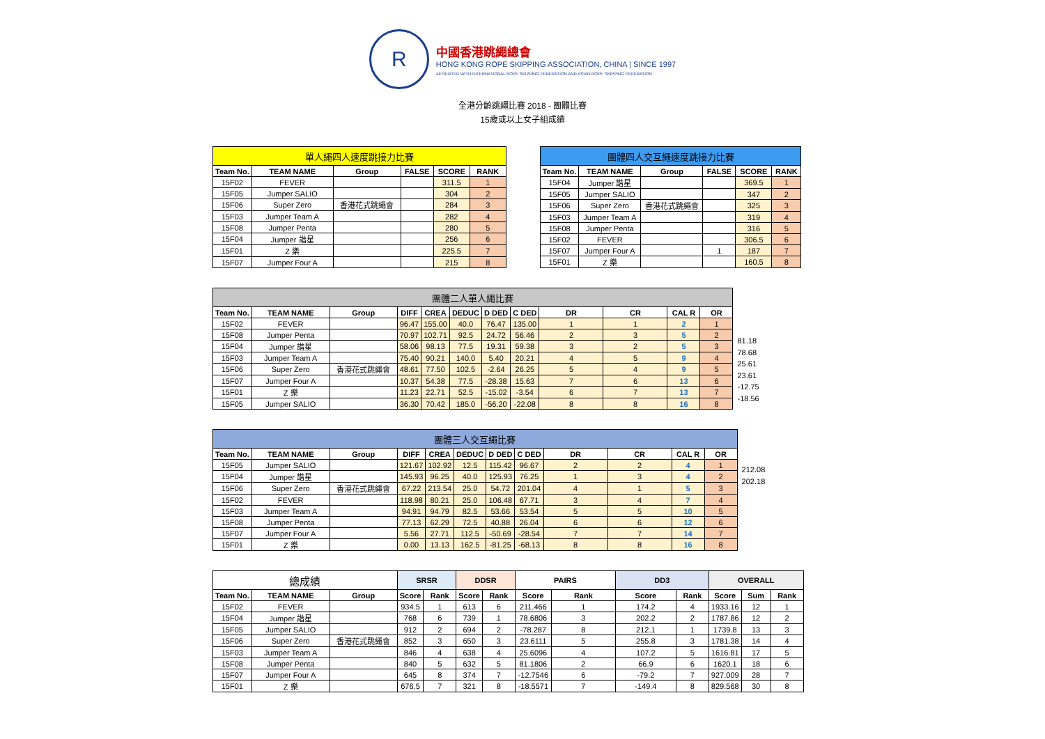R
中國香港跳繩總會
HONG KONG ROPE SKIPPING ASSOCIATION, CHINA | SINCE 1997
AFFILIATED WITH INTERNATIONAL ROPE SKIPPING FEDERATION AND ASIAN ROPE SKIPPING FEDERATION
全港分齡跳繩比賽 2018 - 團體比賽
15歲或以上女子組成績
| 單人繩四人速度跳接力比賽 | | | | | |
| Team No. | TEAM NAME | Group | FALSE | SCORE | RANK |
| 15F02 | FEVER | | | 311.5 | 1 |
| 15F05 | Jumper SALIO | | | 304 | 2 |
| 15F06 | Super Zero | 香港花式跳繩會 | | 284 | 3 |
| 15F03 | Jumper Team A | | | 282 | 4 |
| 15F08 | Jumper Penta | | | 280 | 5 |
| 15F04 | Jumper 諧星 | | | 256 | 6 |
| 15F01 | Z 樂 | | | 225.5 | 7 |
| 15F07 | Jumper Four A | | | 215 | 8 |
| 團體四人交互繩速度跳接力比賽 | | | | | |
| Team No. | TEAM NAME | Group | FALSE | SCORE | RANK |
| 15F04 | Jumper 諧星 | | | 369.5 | 1 |
| 15F05 | Jumper SALIO | | | 347 | 2 |
| 15F06 | Super Zero | 香港花式跳繩會 | | 325 | 3 |
| 15F03 | Jumper Team A | | | 319 | 4 |
| 15F08 | Jumper Penta | | | 316 | 5 |
| 15F02 | FEVER | | | 306.5 | 6 |
| 15F07 | Jumper Four A | | 1 | 187 | 7 |
| 15F01 | Z 樂 | | | 160.5 | 8 |
| 團體二人單人繩比賽 | | | | | | | | | | | |
| Team No. | TEAM NAME | Group | DIFF | CREA | DEDUC | D DED | C DED | DR | CR | CAL R | OR |
| 15F02 | FEVER | | 96.47 | 155.00 | 40.0 | 76.47 | 135.00 | 1 | 1 | 2 | 1 |
| 15F08 | Jumper Penta | | 70.97 | 102.71 | 92.5 | 24.72 | 56.46 | 2 | 3 | 5 | 2 |
| 15F04 | Jumper 諧星 | | 58.06 | 98.13 | 77.5 | 19.31 | 59.38 | 3 | 2 | 5 | 3 |
| 15F03 | Jumper Team A | | 75.40 | 90.21 | 140.0 | 5.40 | 20.21 | 4 | 5 | 9 | 4 |
| 15F06 | Super Zero | 香港花式跳繩會 | 48.61 | 77.50 | 102.5 | -2.64 | 26.25 | 5 | 4 | 9 | 5 |
| 15F07 | Jumper Four A | | 10.37 | 54.38 | 77.5 | -28.38 | 15.63 | 7 | 6 | 13 | 6 |
| 15F01 | Z 樂 | | 11.23 | 22.71 | 52.5 | -15.02 | -3.54 | 6 | 7 | 13 | 7 |
| 15F05 | Jumper SALIO | | 36.30 | 70.42 | 185.0 | -56.20 | -22.08 | 8 | 8 | 16 | 8 |
81.18
78.68
25.61
23.61
-12.75
-18.56
| 團體三人交互繩比賽 | | | | | | | | | | | |
| Team No. | TEAM NAME | Group | DIFF | CREA | DEDUC | D DED | C DED | DR | CR | CAL R | OR |
| 15F05 | Jumper SALIO | | 121.67 | 102.92 | 12.5 | 115.42 | 96.67 | 2 | 2 | 4 | 1 |
| 15F04 | Jumper 諧星 | | 145.93 | 96.25 | 40.0 | 125.93 | 76.25 | 1 | 3 | 4 | 2 |
| 15F06 | Super Zero | 香港花式跳繩會 | 67.22 | 213.54 | 25.0 | 54.72 | 201.04 | 4 | 1 | 5 | 3 |
| 15F02 | FEVER | | 118.98 | 80.21 | 25.0 | 106.48 | 67.71 | 3 | 4 | 7 | 4 |
| 15F03 | Jumper Team A | | 94.91 | 94.79 | 82.5 | 53.66 | 53.54 | 5 | 5 | 10 | 5 |
| 15F08 | Jumper Penta | | 77.13 | 62.29 | 72.5 | 40.88 | 26.04 | 6 | 6 | 12 | 6 |
| 15F07 | Jumper Four A | | 5.56 | 27.71 | 112.5 | -50.69 | -28.54 | 7 | 7 | 14 | 7 |
| 15F01 | Z 樂 | | 0.00 | 13.13 | 162.5 | -81.25 | -68.13 | 8 | 8 | 16 | 8 |
212.08
202.18
| 總成績 | | | SRSR | | DDSR | | PAIRS | | DD3 | | OVERALL | | |
| Team No. | TEAM NAME | Group | Score | Rank | Score | Rank | Score | Rank | Score | Rank | Score | Sum | Rank |
| 15F02 | FEVER | | 934.5 | 1 | 613 | 6 | 211.466 | 1 | 174.2 | 4 | 1933.16 | 12 | 1 |
| 15F04 | Jumper 諧星 | | 768 | 6 | 739 | 1 | 78.6806 | 3 | 202.2 | 2 | 1787.86 | 12 | 2 |
| 15F05 | Jumper SALIO | | 912 | 2 | 694 | 2 | -78.287 | 8 | 212.1 | 1 | 1739.8 | 13 | 3 |
| 15F06 | Super Zero | 香港花式跳繩會 | 852 | 3 | 650 | 3 | 23.6111 | 5 | 255.8 | 3 | 1781.38 | 14 | 4 |
| 15F03 | Jumper Team A | | 846 | 4 | 638 | 4 | 25.6096 | 4 | 107.2 | 5 | 1616.81 | 17 | 5 |
| 15F08 | Jumper Penta | | 840 | 5 | 632 | 5 | 81.1806 | 2 | 66.9 | 6 | 1620.1 | 18 | 6 |
| 15F07 | Jumper Four A | | 645 | 8 | 374 | 7 | -12.7546 | 6 | -79.2 | 7 | 927.009 | 28 | 7 |
| 15F01 | Z 樂 | | 676.5 | 7 | 321 | 8 | -18.5571 | 7 | -149.4 | 8 | 829.568 | 30 | 8 |